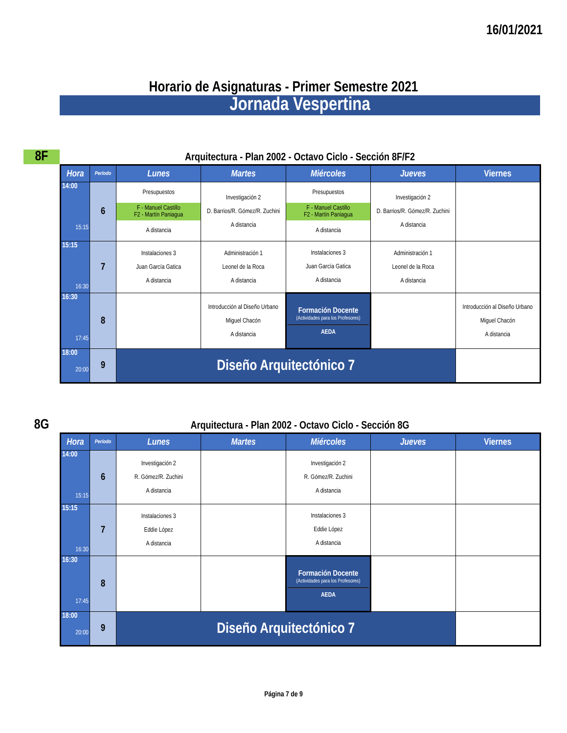16/01/2021
Horario de Asignaturas - Primer Semestre 2021
Jornada Vespertina
8F Arquitectura - Plan 2002 - Octavo Ciclo - Sección 8F/F2
| Hora | Período | Lunes | Martes | Miércoles | Jueves | Viernes |
| --- | --- | --- | --- | --- | --- | --- |
| 14:00 15:15 | 6 | Presupuestos F - Manuel Castillo F2 - Martín Paniagua A distancia | Investigación 2 D. Barrios/R. Gómez/R. Zuchini A distancia | Presupuestos F - Manuel Castillo F2 - Martín Paniagua A distancia | Investigación 2 D. Barrios/R. Gómez/R. Zuchini A distancia | |
| 15:15 16:30 | 7 | Instalaciones 3 Juan García Gatica A distancia | Administración 1 Leonel de la Roca A distancia | Instalaciones 3 Juan García Gatica A distancia | Administración 1 Leonel de la Roca A distancia | |
| 16:30 17:45 | 8 | | Introducción al Diseño Urbano Miguel Chacón A distancia | Formación Docente (Actividades para los Profesores) AEDA | | Introducción al Diseño Urbano Miguel Chacón A distancia |
| 18:00 20:00 | 9 | Diseño Arquitectónico 7 | | | | |
8G Arquitectura - Plan 2002 - Octavo Ciclo - Sección 8G
| Hora | Período | Lunes | Martes | Miércoles | Jueves | Viernes |
| --- | --- | --- | --- | --- | --- | --- |
| 14:00 15:15 | 6 | Investigación 2 R. Gómez/R. Zuchini A distancia | | Investigación 2 R. Gómez/R. Zuchini A distancia | | |
| 15:15 16:30 | 7 | Instalaciones 3 Eddie López A distancia | | Instalaciones 3 Eddie López A distancia | | |
| 16:30 17:45 | 8 | | | Formación Docente (Actividades para los Profesores) AEDA | | |
| 18:00 20:00 | 9 | Diseño Arquitectónico 7 | | | | |
Página 7 de 9